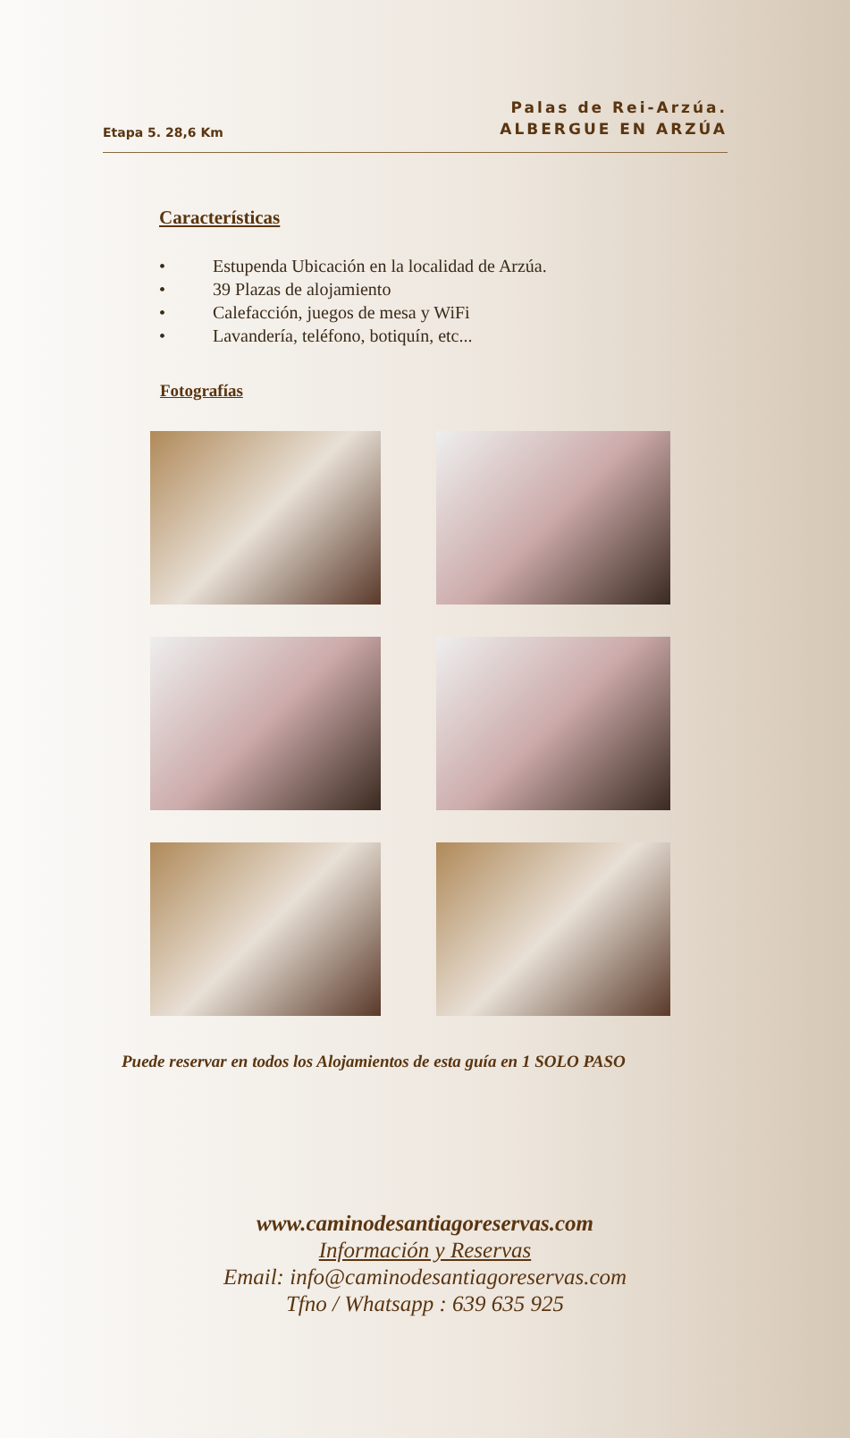Etapa 5. 28,6 Km
Palas de Rei-Arzúa.
ALBERGUE EN ARZÚA
Características
• Estupenda Ubicación en la localidad de Arzúa.
• 39 Plazas de alojamiento
• Calefacción, juegos de mesa y WiFi
• Lavandería, teléfono, botiquín, etc...
Fotografías
Puede reservar en todos los Alojamientos de esta guía en 1 SOLO PASO
www.caminodesantiagoreservas.com
Información y Reservas
Email: info@caminodesantiagoreservas.com
Tfno / Whatsapp : 639 635 925